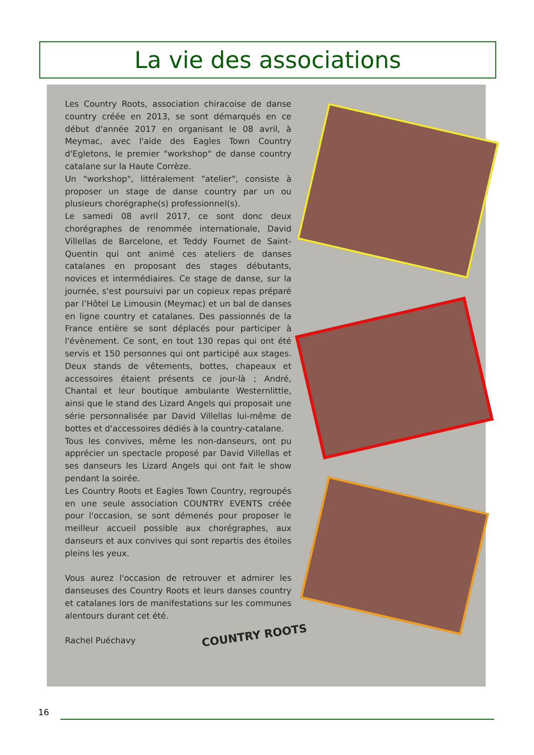La vie des associations
Les Country Roots, association chiracoise de danse country créée en 2013, se sont démarqués en ce début d'année 2017 en organisant le 08 avril, à Meymac, avec l'aide des Eagles Town Country d'Egletons, le premier "workshop" de danse country catalane sur la Haute Corrèze.
Un "workshop", littéralement "atelier", consiste à proposer un stage de danse country par un ou plusieurs chorégraphe(s) professionnel(s).
Le samedi 08 avril 2017, ce sont donc deux chorégraphes de renommée internationale, David Villellas de Barcelone, et Teddy Fournet de Saint-Quentin qui ont animé ces ateliers de danses catalanes en proposant des stages débutants, novices et intermédiaires. Ce stage de danse, sur la journée, s'est poursuivi par un copieux repas préparé par l’Hôtel Le Limousin (Meymac) et un bal de danses en ligne country et catalanes. Des passionnés de la France entière se sont déplacés pour participer à l'évènement. Ce sont, en tout 130 repas qui ont été servis et 150 personnes qui ont participé aux stages. Deux stands de vêtements, bottes, chapeaux et accessoires étaient présents ce jour-là ; André, Chantal et leur boutique ambulante Westernlittle, ainsi que le stand des Lizard Angels qui proposait une série personnalisée par David Villellas lui-même de bottes et d'accessoires dédiés à la country-catalane.
Tous les convives, même les non-danseurs, ont pu apprécier un spectacle proposé par David Villellas et ses danseurs les Lizard Angels qui ont fait le show pendant la soirée.
Les Country Roots et Eagles Town Country, regroupés en une seule association COUNTRY EVENTS créée pour l'occasion, se sont démenés pour proposer le meilleur accueil possible aux chorégraphes, aux danseurs et aux convives qui sont repartis des étoiles pleins les yeux.
Vous aurez l'occasion de retrouver et admirer les danseuses des Country Roots et leurs danses country et catalanes lors de manifestations sur les communes alentours durant cet été.
Rachel Puéchavy
COUNTRY ROOTS
16